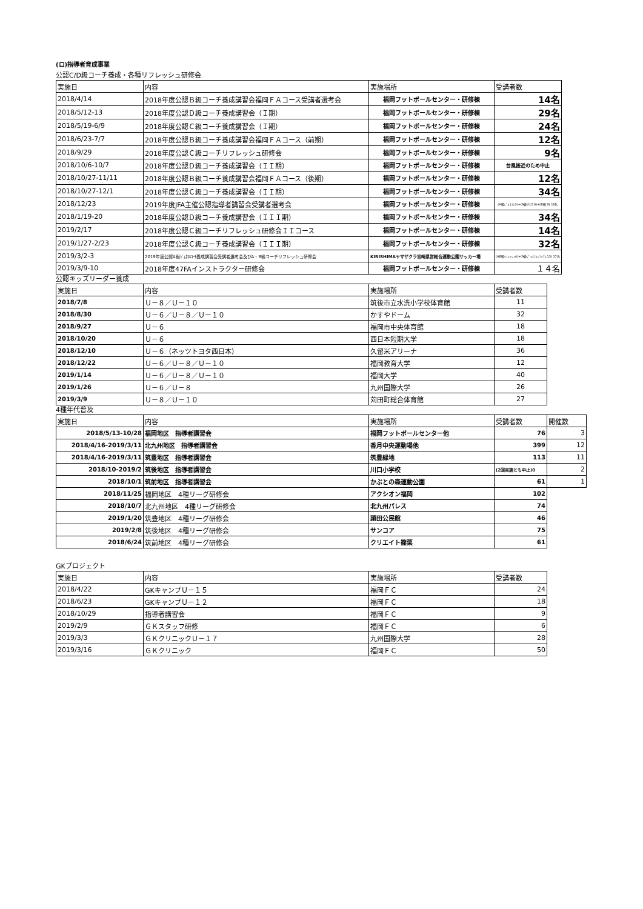(ロ)指導者育成事業
公認C/D級コーチ養成・各種リフレッシュ研修会
| 実施日 | 内容 | 実施場所 | 受講者数 |
| 2018/4/14 | 2018年度公認Ｂ級コーチ養成講習会福岡ＦＡコース受講者選考会 | 福岡フットボールセンター・研修棟 | 14名 |
| 2018/5/12-13 | 2018年度公認Ｄ級コーチ養成講習会（Ｉ期） | 福岡フットボールセンター・研修棟 | 29名 |
| 2018/5/19-6/9 | 2018年度公認Ｃ級コーチ養成講習会（Ｉ期） | 福岡フットボールセンター・研修棟 | 24名 |
| 2018/6/23-7/7 | 2018年度公認Ｂ級コーチ養成講習会福岡ＦＡコース（前期） | 福岡フットボールセンター・研修棟 | 12名 |
| 2018/9/29 | 2018年度公認Ｃ級コーチリフレッシュ研修会 | 福岡フットボールセンター・研修棟 | 9名 |
| 2018/10/6-10/7 | 2018年度公認Ｄ級コーチ養成講習会（ＩＩ期） | 福岡フットボールセンター・研修棟 | 台風接近のため中止 |
| 2018/10/27-11/11 | 2018年度公認Ｂ級コーチ養成講習会福岡ＦＡコース（後期） | 福岡フットボールセンター・研修棟 | 12名 |
| 2018/10/27-12/1 | 2018年度公認Ｃ級コーチ養成講習会（ＩＩ期） | 福岡フットボールセンター・研修棟 | 34名 |
| 2018/12/23 | 2019年度JFA主催公認指導者講習会受講者選考会 | 福岡フットボールセンター・研修棟 | (A級ｼﾞｪﾈﾗﾙ3)+(A級U12:4)+(B級:9) 16名 |
| 2018/1/19-20 | 2018年度公認Ｄ級コーチ養成講習会（ＩＩＩ期） | 福岡フットボールセンター・研修棟 | 34名 |
| 2019/2/17 | 2018年度公認Ｃ級コーチリフレッシュ研修会ＩＩコース | 福岡フットボールセンター・研修棟 | 14名 |
| 2019/1/27-2/23 | 2018年度公認Ｃ級コーチ養成講習会（ＩＩＩ期） | 福岡フットボールセンター・研修棟 | 32名 |
| 2019/3/2-3 | 2019年度公認A級ｼﾞｪﾈﾗﾙｺｰﾁ養成講習会受講者選考会及びA・B級コーチリフレッシュ研修会 | KIRISHIMAヤマザクラ宮崎県営総合運動公園サッカー場 | (AB級ﾘﾌﾚｯｼｭ4)+(A級ｼﾞｪﾈﾗﾙﾄﾗｲｱﾙ13) 17名 |
| 2019/3/9-10 | 2018年度47FAインストラクター研修会 | 福岡フットボールセンター・研修棟 | １４名 |
公認キッズリーダー養成
| 実施日 | 内容 | 実施場所 | 受講者数 |
| 2018/7/8 | Ｕ－８／Ｕ－１０ | 筑後市立水洗小学校体育館 | 11 |
| 2018/8/30 | Ｕ－６／Ｕ－８／Ｕ－１０ | かすやドーム | 32 |
| 2018/9/27 | Ｕ－６ | 福岡市中央体育館 | 18 |
| 2018/10/20 | Ｕ－６ | 西日本短期大学 | 18 |
| 2018/12/10 | Ｕ－６（ネッツトヨタ西日本） | 久留米アリーナ | 36 |
| 2018/12/22 | Ｕ－６／Ｕ－８／Ｕ－１０ | 福岡教育大学 | 12 |
| 2019/1/14 | Ｕ－６／Ｕ－８／Ｕ－１０ | 福岡大学 | 40 |
| 2019/1/26 | Ｕ－６／Ｕ－８ | 九州国際大学 | 26 |
| 2019/3/9 | Ｕ－８／Ｕ－１０ | 苅田町総合体育館 | 27 |
4種年代普及
| 実施日 | 内容 | 実施場所 | 受講者数 | 開催数 |
| 2018/5/13-10/28 | 福岡地区 指導者講習会 | 福岡フットボールセンター他 | 76 | 3 |
| 2018/4/16-2019/3/11 | 北九州地区 指導者講習会 | 香月中央運動場他 | 399 | 12 |
| 2018/4/16-2019/3/11 | 筑豊地区 指導者講習会 | 筑豊緑地 | 113 | 11 |
| 2018/10-2019/2 | 筑後地区 指導者講習会 | 川口小学校 | (2回実施とも中止)0 | 2 |
| 2018/10/1 | 筑前地区 指導者講習会 | かぶとの森運動公園 | 61 | 1 |
| 2018/11/25 | 福岡地区 4種リーグ研修会 | アクシオン福岡 | 102 | |
| 2018/10/7 | 北九州地区 4種リーグ研修会 | 北九州パレス | 74 | |
| 2019/1/20 | 筑豊地区 4種リーグ研修会 | 頴田公民館 | 46 | |
| 2019/2/8 | 筑後地区 4種リーグ研修会 | サンコア | 75 | |
| 2018/6/24 | 筑前地区 4種リーグ研修会 | クリエイト篠栗 | 61 | |
GKプロジェクト
| 実施日 | 内容 | 実施場所 | 受講者数 |
| 2018/4/22 | GKキャンプＵ－１５ | 福岡ＦＣ | 24 |
| 2018/6/23 | GKキャンプＵ－１２ | 福岡ＦＣ | 18 |
| 2018/10/29 | 指導者講習会 | 福岡ＦＣ | 9 |
| 2019/2/9 | ＧＫスタッフ研修 | 福岡ＦＣ | 6 |
| 2019/3/3 | ＧＫクリニックＵ－１７ | 九州国際大学 | 28 |
| 2019/3/16 | ＧＫクリニック | 福岡ＦＣ | 50 |